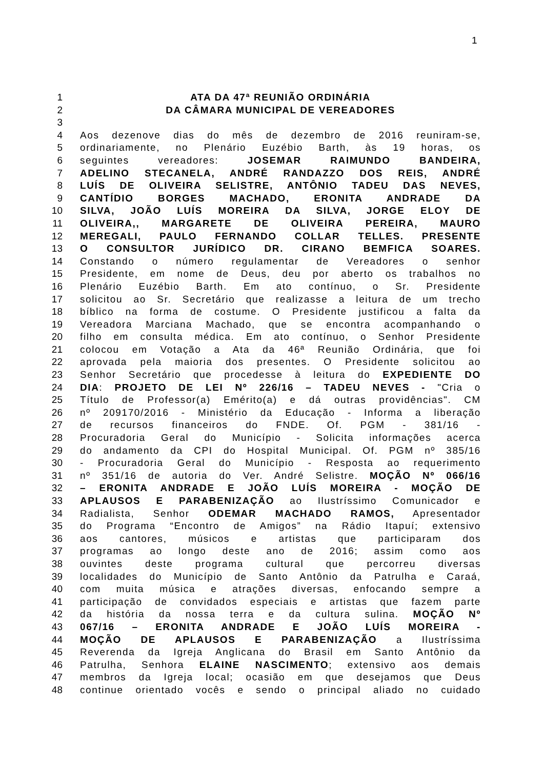1
1 ATA DA 47ª REUNIÃO ORDINÁRIA
2 DA CÂMARA MUNICIPAL DE VEREADORES
3
4 Aos dezenove dias do mês de dezembro de 2016 reuniram-se,
5 ordinariamente, no Plenário Euzébio Barth, às 19 horas, os
6 seguintes vereadores: JOSEMAR RAIMUNDO BANDEIRA,
7 ADELINO STECANELA, ANDRÉ RANDAZZO DOS REIS, ANDRÉ
8 LUÍS DE OLIVEIRA SELISTRE, ANTÔNIO TADEU DAS NEVES,
9 CANTÍDIO BORGES MACHADO, ERONITA ANDRADE DA
10 SILVA, JOÃO LUÍS MOREIRA DA SILVA, JORGE ELOY DE
11 OLIVEIRA,, MARGARETE DE OLIVEIRA PEREIRA, MAURO
12 MEREGALI, PAULO FERNANDO COLLAR TELLES. PRESENTE
13 O CONSULTOR JURÍDICO DR. CIRANO BEMFICA SOARES.
14 Constando o número regulamentar de Vereadores o senhor
15 Presidente, em nome de Deus, deu por aberto os trabalhos no
16 Plenário Euzébio Barth. Em ato contínuo, o Sr. Presidente
17 solicitou ao Sr. Secretário que realizasse a leitura de um trecho
18 bíblico na forma de costume. O Presidente justificou a falta da
19 Vereadora Marciana Machado, que se encontra acompanhando o
20 filho em consulta médica. Em ato contínuo, o Senhor Presidente
21 colocou em Votação a Ata da 46ª Reunião Ordinária, que foi
22 aprovada pela maioria dos presentes. O Presidente solicitou ao
23 Senhor Secretário que procedesse à leitura do EXPEDIENTE DO
24 DIA: PROJETO DE LEI Nº 226/16 – TADEU NEVES - "Cria o
25 Título de Professor(a) Emérito(a) e dá outras providências". CM
26 nº 209170/2016 - Ministério da Educação - Informa a liberação
27 de recursos financeiros do FNDE. Of. PGM - 381/16 -
28 Procuradoria Geral do Município - Solicita informações acerca
29 do andamento da CPI do Hospital Municipal. Of. PGM nº 385/16
30 - Procuradoria Geral do Município - Resposta ao requerimento
31 nº 351/16 de autoria do Ver. André Selistre. MOÇÃO Nº 066/16
32 – ERONITA ANDRADE E JOÃO LUÍS MOREIRA - MOÇÃO DE
33 APLAUSOS E PARABENIZAÇÃO ao Ilustríssimo Comunicador e
34 Radialista, Senhor ODEMAR MACHADO RAMOS, Apresentador
35 do Programa “Encontro de Amigos” na Rádio Itapuí; extensivo
36 aos cantores, músicos e artistas que participaram dos
37 programas ao longo deste ano de 2016; assim como aos
38 ouvintes deste programa cultural que percorreu diversas
39 localidades do Município de Santo Antônio da Patrulha e Caraá,
40 com muita música e atrações diversas, enfocando sempre a
41 participação de convidados especiais e artistas que fazem parte
42 da história da nossa terra e da cultura sulina. MOÇÃO Nº
43 067/16 – ERONITA ANDRADE E JOÃO LUÍS MOREIRA -
44 MOÇÃO DE APLAUSOS E PARABENIZAÇÃO a Ilustríssima
45 Reverenda da Igreja Anglicana do Brasil em Santo Antônio da
46 Patrulha, Senhora ELAINE NASCIMENTO; extensivo aos demais
47 membros da Igreja local; ocasião em que desejamos que Deus
48 continue orientado vocês e sendo o principal aliado no cuidado